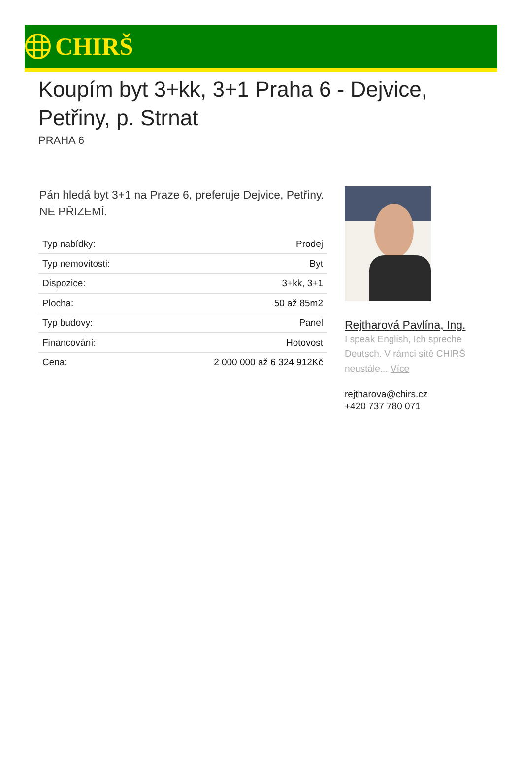CHIRŠ
Koupím byt 3+kk, 3+1 Praha 6 - Dejvice, Petřiny, p. Strnat
PRAHA 6
Pán hledá byt 3+1 na Praze 6, preferuje Dejvice, Petřiny. NE PŘIZEMÍ.
| Typ nabídky: | Prodej |
| Typ nemovitosti: | Byt |
| Dispozice: | 3+kk, 3+1 |
| Plocha: | 50 až 85m2 |
| Typ budovy: | Panel |
| Financování: | Hotovost |
| Cena: | 2 000 000 až 6 324 912Kč |
Rejtharová Pavlína, Ing.
I speak English, Ich spreche Deutsch. V rámci sítě CHIRŠ neustále... Více
rejtharova@chirs.cz
+420 737 780 071